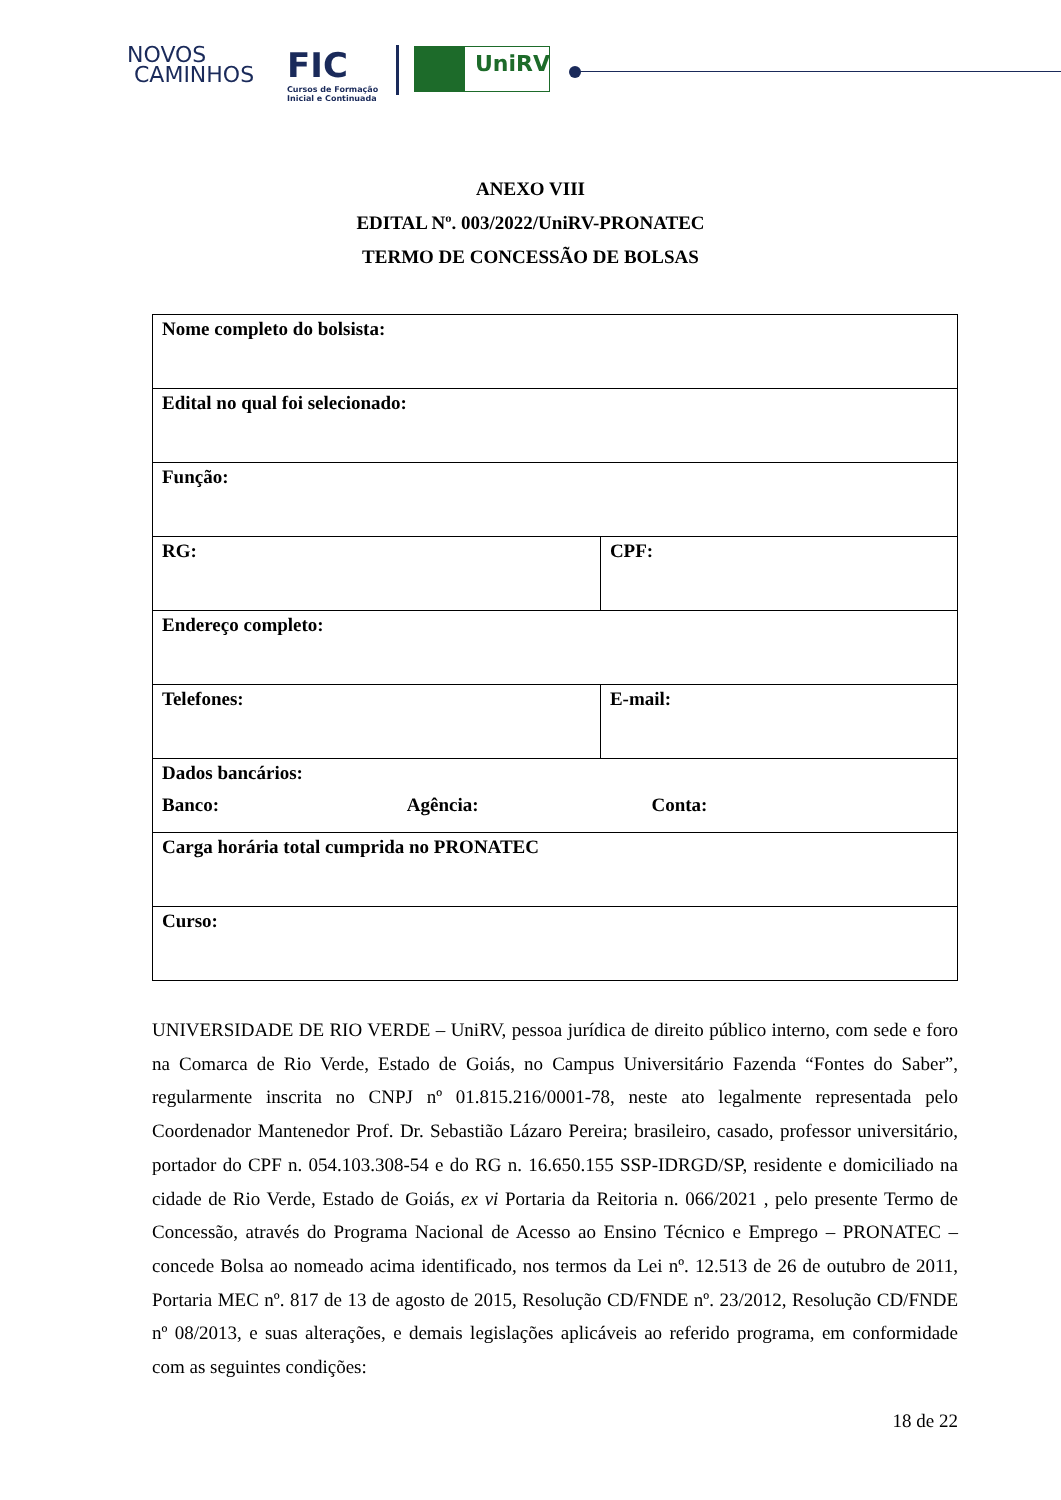NOVOS
CAMINHOS
FIC
Cursos de Formação
Inicial e Continuada
UniRV
ANEXO VIII
EDITAL Nº. 003/2022/UniRV-PRONATEC
TERMO DE CONCESSÃO DE BOLSAS
| Nome completo do bolsista: | |
| Edital no qual foi selecionado: | |
| Função: | |
| RG: | CPF: |
| Endereço completo: | |
| Telefones: | E-mail: |
| Dados bancários: Banco: Agência: Conta: | |
| Carga horária total cumprida no PRONATEC | |
| Curso: | |
UNIVERSIDADE DE RIO VERDE – UniRV, pessoa jurídica de direito público interno, com sede e foro na Comarca de Rio Verde, Estado de Goiás, no Campus Universitário Fazenda “Fontes do Saber”, regularmente inscrita no CNPJ nº 01.815.216/0001-78, neste ato legalmente representada pelo Coordenador Mantenedor Prof. Dr. Sebastião Lázaro Pereira; brasileiro, casado, professor universitário, portador do CPF n. 054.103.308-54 e do RG n. 16.650.155 SSP-IDRGD/SP, residente e domiciliado na cidade de Rio Verde, Estado de Goiás, ex vi Portaria da Reitoria n. 066/2021 , pelo presente Termo de Concessão, através do Programa Nacional de Acesso ao Ensino Técnico e Emprego – PRONATEC – concede Bolsa ao nomeado acima identificado, nos termos da Lei nº. 12.513 de 26 de outubro de 2011, Portaria MEC nº. 817 de 13 de agosto de 2015, Resolução CD/FNDE nº. 23/2012, Resolução CD/FNDE nº 08/2013, e suas alterações, e demais legislações aplicáveis ao referido programa, em conformidade com as seguintes condições:
18 de 22